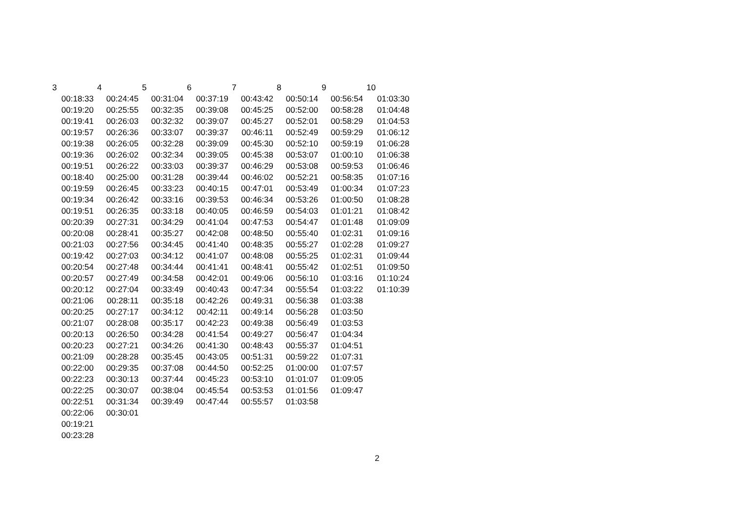| 3 | 4 | 5 | 6 | 7 | 8 | 9 | 10 |
| --- | --- | --- | --- | --- | --- | --- | --- |
| 00:18:33 | 00:24:45 | 00:31:04 | 00:37:19 | 00:43:42 | 00:50:14 | 00:56:54 | 01:03:30 |
| 00:19:20 | 00:25:55 | 00:32:35 | 00:39:08 | 00:45:25 | 00:52:00 | 00:58:28 | 01:04:48 |
| 00:19:41 | 00:26:03 | 00:32:32 | 00:39:07 | 00:45:27 | 00:52:01 | 00:58:29 | 01:04:53 |
| 00:19:57 | 00:26:36 | 00:33:07 | 00:39:37 | 00:46:11 | 00:52:49 | 00:59:29 | 01:06:12 |
| 00:19:38 | 00:26:05 | 00:32:28 | 00:39:09 | 00:45:30 | 00:52:10 | 00:59:19 | 01:06:28 |
| 00:19:36 | 00:26:02 | 00:32:34 | 00:39:05 | 00:45:38 | 00:53:07 | 01:00:10 | 01:06:38 |
| 00:19:51 | 00:26:22 | 00:33:03 | 00:39:37 | 00:46:29 | 00:53:08 | 00:59:53 | 01:06:46 |
| 00:18:40 | 00:25:00 | 00:31:28 | 00:39:44 | 00:46:02 | 00:52:21 | 00:58:35 | 01:07:16 |
| 00:19:59 | 00:26:45 | 00:33:23 | 00:40:15 | 00:47:01 | 00:53:49 | 01:00:34 | 01:07:23 |
| 00:19:34 | 00:26:42 | 00:33:16 | 00:39:53 | 00:46:34 | 00:53:26 | 01:00:50 | 01:08:28 |
| 00:19:51 | 00:26:35 | 00:33:18 | 00:40:05 | 00:46:59 | 00:54:03 | 01:01:21 | 01:08:42 |
| 00:20:39 | 00:27:31 | 00:34:29 | 00:41:04 | 00:47:53 | 00:54:47 | 01:01:48 | 01:09:09 |
| 00:20:08 | 00:28:41 | 00:35:27 | 00:42:08 | 00:48:50 | 00:55:40 | 01:02:31 | 01:09:16 |
| 00:21:03 | 00:27:56 | 00:34:45 | 00:41:40 | 00:48:35 | 00:55:27 | 01:02:28 | 01:09:27 |
| 00:19:42 | 00:27:03 | 00:34:12 | 00:41:07 | 00:48:08 | 00:55:25 | 01:02:31 | 01:09:44 |
| 00:20:54 | 00:27:48 | 00:34:44 | 00:41:41 | 00:48:41 | 00:55:42 | 01:02:51 | 01:09:50 |
| 00:20:57 | 00:27:49 | 00:34:58 | 00:42:01 | 00:49:06 | 00:56:10 | 01:03:16 | 01:10:24 |
| 00:20:12 | 00:27:04 | 00:33:49 | 00:40:43 | 00:47:34 | 00:55:54 | 01:03:22 | 01:10:39 |
| 00:21:06 | 00:28:11 | 00:35:18 | 00:42:26 | 00:49:31 | 00:56:38 | 01:03:38 | |
| 00:20:25 | 00:27:17 | 00:34:12 | 00:42:11 | 00:49:14 | 00:56:28 | 01:03:50 | |
| 00:21:07 | 00:28:08 | 00:35:17 | 00:42:23 | 00:49:38 | 00:56:49 | 01:03:53 | |
| 00:20:13 | 00:26:50 | 00:34:28 | 00:41:54 | 00:49:27 | 00:56:47 | 01:04:34 | |
| 00:20:23 | 00:27:21 | 00:34:26 | 00:41:30 | 00:48:43 | 00:55:37 | 01:04:51 | |
| 00:21:09 | 00:28:28 | 00:35:45 | 00:43:05 | 00:51:31 | 00:59:22 | 01:07:31 | |
| 00:22:00 | 00:29:35 | 00:37:08 | 00:44:50 | 00:52:25 | 01:00:00 | 01:07:57 | |
| 00:22:23 | 00:30:13 | 00:37:44 | 00:45:23 | 00:53:10 | 01:01:07 | 01:09:05 | |
| 00:22:25 | 00:30:07 | 00:38:04 | 00:45:54 | 00:53:53 | 01:01:56 | 01:09:47 | |
| 00:22:51 | 00:31:34 | 00:39:49 | 00:47:44 | 00:55:57 | 01:03:58 | | |
| 00:22:06 | 00:30:01 | | | | | | |
| 00:19:21 | | | | | | | |
| 00:23:28 | | | | | | | |
2